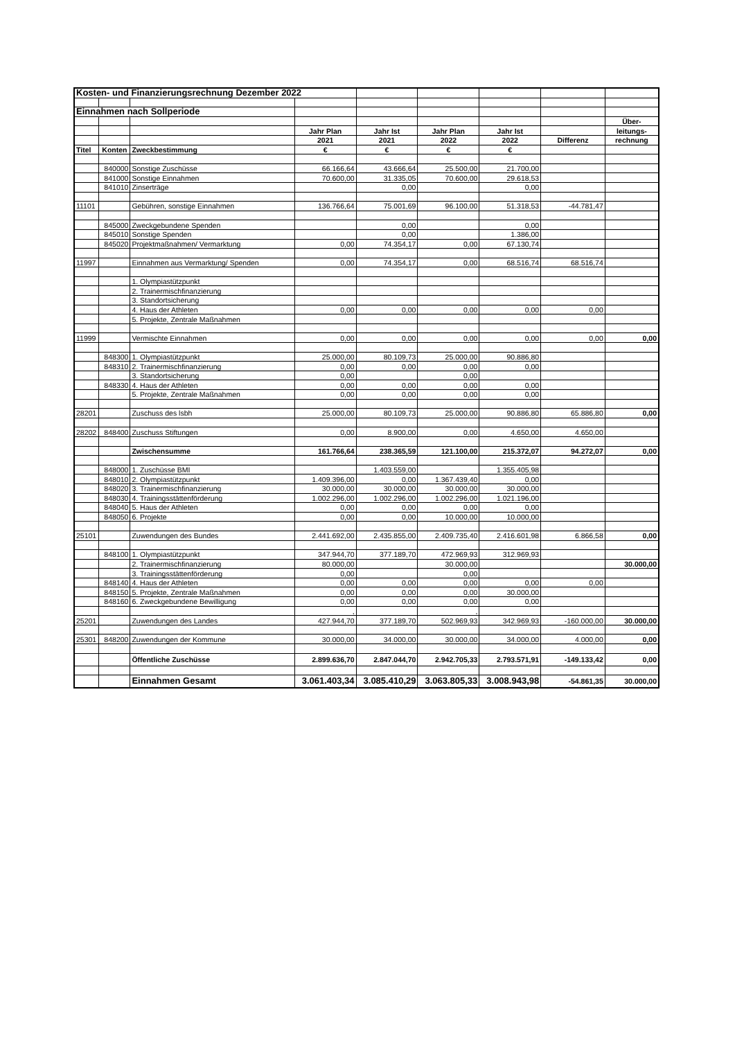| Kosten- und Finanzierungsrechnung Dezember 2022 | | | | | | | | |
| Einnahmen nach Sollperiode | | | | | | | | |
| | | | | | | | | Über- |
| | | | Jahr Plan | Jahr Ist | Jahr Plan | Jahr Ist | | leitungs- |
| | | | 2021 | 2021 | 2022 | 2022 | Differenz | rechnung |
| Titel | Konten | Zweckbestimmung | € | € | € | € | | |
| | 840000 | Sonstige Zuschüsse | 66.166,64 | 43.666,64 | 25.500,00 | 21.700,00 | | |
| | 841000 | Sonstige Einnahmen | 70.600,00 | 31.335,05 | 70.600,00 | 29.618,53 | | |
| | 841010 | Zinserträge | | 0,00 | | 0,00 | | |
| 11101 | | Gebühren, sonstige Einnahmen | 136.766,64 | 75.001,69 | 96.100,00 | 51.318,53 | -44.781,47 | |
| | 845000 | Zweckgebundene Spenden | | 0,00 | | 0,00 | | |
| | 845010 | Sonstige Spenden | | 0,00 | | 1.386,00 | | |
| | 845020 | Projektmaßnahmen/ Vermarktung | 0,00 | 74.354,17 | 0,00 | 67.130,74 | | |
| 11997 | | Einnahmen aus Vermarktung/ Spenden | 0,00 | 74.354,17 | 0,00 | 68.516,74 | 68.516,74 | |
| | | 1. Olympiastützpunkt | | | | | | |
| | | 2. Trainermischfinanzierung | | | | | | |
| | | 3. Standortsicherung | | | | | | |
| | | 4. Haus der Athleten | 0,00 | 0,00 | 0,00 | 0,00 | 0,00 | |
| | | 5. Projekte, Zentrale Maßnahmen | | | | | | |
| 11999 | | Vermischte Einnahmen | 0,00 | 0,00 | 0,00 | 0,00 | 0,00 | 0,00 |
| | 848300 | 1. Olympiastützpunkt | 25.000,00 | 80.109,73 | 25.000,00 | 90.886,80 | | |
| | 848310 | 2. Trainermischfinanzierung | 0,00 | 0,00 | 0,00 | 0,00 | | |
| | | 3. Standortsicherung | 0,00 | | 0,00 | | | |
| | 848330 | 4. Haus der Athleten | 0,00 | 0,00 | 0,00 | 0,00 | | |
| | | 5. Projekte, Zentrale Maßnahmen | 0,00 | 0,00 | 0,00 | 0,00 | | |
| 28201 | | Zuschuss des lsbh | 25.000,00 | 80.109,73 | 25.000,00 | 90.886,80 | 65.886,80 | 0,00 |
| 28202 | 848400 | Zuschuss Stiftungen | 0,00 | 8.900,00 | 0,00 | 4.650,00 | 4.650,00 | |
| | | Zwischensumme | 161.766,64 | 238.365,59 | 121.100,00 | 215.372,07 | 94.272,07 | 0,00 |
| | 848000 | 1. Zuschüsse BMI | | 1.403.559,00 | | 1.355.405,98 | | |
| | 848010 | 2. Olympiastützpunkt | 1.409.396,00 | 0,00 | 1.367.439,40 | 0,00 | | |
| | 848020 | 3. Trainermischfinanzierung | 30.000,00 | 30.000,00 | 30.000,00 | 30.000,00 | | |
| | 848030 | 4. Trainingsstättenförderung | 1.002.296,00 | 1.002.296,00 | 1.002.296,00 | 1.021.196,00 | | |
| | 848040 | 5. Haus der Athleten | 0,00 | 0,00 | 0,00 | 0,00 | | |
| | 848050 | 6. Projekte | 0,00 | 0,00 | 10.000,00 | 10.000,00 | | |
| 25101 | | Zuwendungen des Bundes | 2.441.692,00 | 2.435.855,00 | 2.409.735,40 | 2.416.601,98 | 6.866,58 | 0,00 |
| | 848100 | 1. Olympiastützpunkt | 347.944,70 | 377.189,70 | 472.969,93 | 312.969,93 | | |
| | | 2. Trainermischfinanzierung | 80.000,00 | | 30.000,00 | | | 30.000,00 |
| | | 3. Trainingsstättenförderung | 0,00 | | 0,00 | | | |
| | 848140 | 4. Haus der Athleten | 0,00 | 0,00 | 0,00 | 0,00 | 0,00 | |
| | 848150 | 5. Projekte, Zentrale Maßnahmen | 0,00 | 0,00 | 0,00 | 30.000,00 | | |
| | 848160 | 6. Zweckgebundene Bewilligung | 0,00 | 0,00 | 0,00 | 0,00 | | |
| | | | , | | , | | | |
| 25201 | | Zuwendungen des Landes | 427.944,70 | 377.189,70 | 502.969,93 | 342.969,93 | -160.000,00 | 30.000,00 |
| 25301 | 848200 | Zuwendungen der Kommune | 30.000,00 | 34.000,00 | 30.000,00 | 34.000,00 | 4.000,00 | 0,00 |
| | | Öffentliche Zuschüsse | 2.899.636,70 | 2.847.044,70 | 2.942.705,33 | 2.793.571,91 | -149.133,42 | 0,00 |
| | | Einnahmen Gesamt | 3.061.403,34 | 3.085.410,29 | 3.063.805,33 | 3.008.943,98 | -54.861,35 | 30.000,00 |